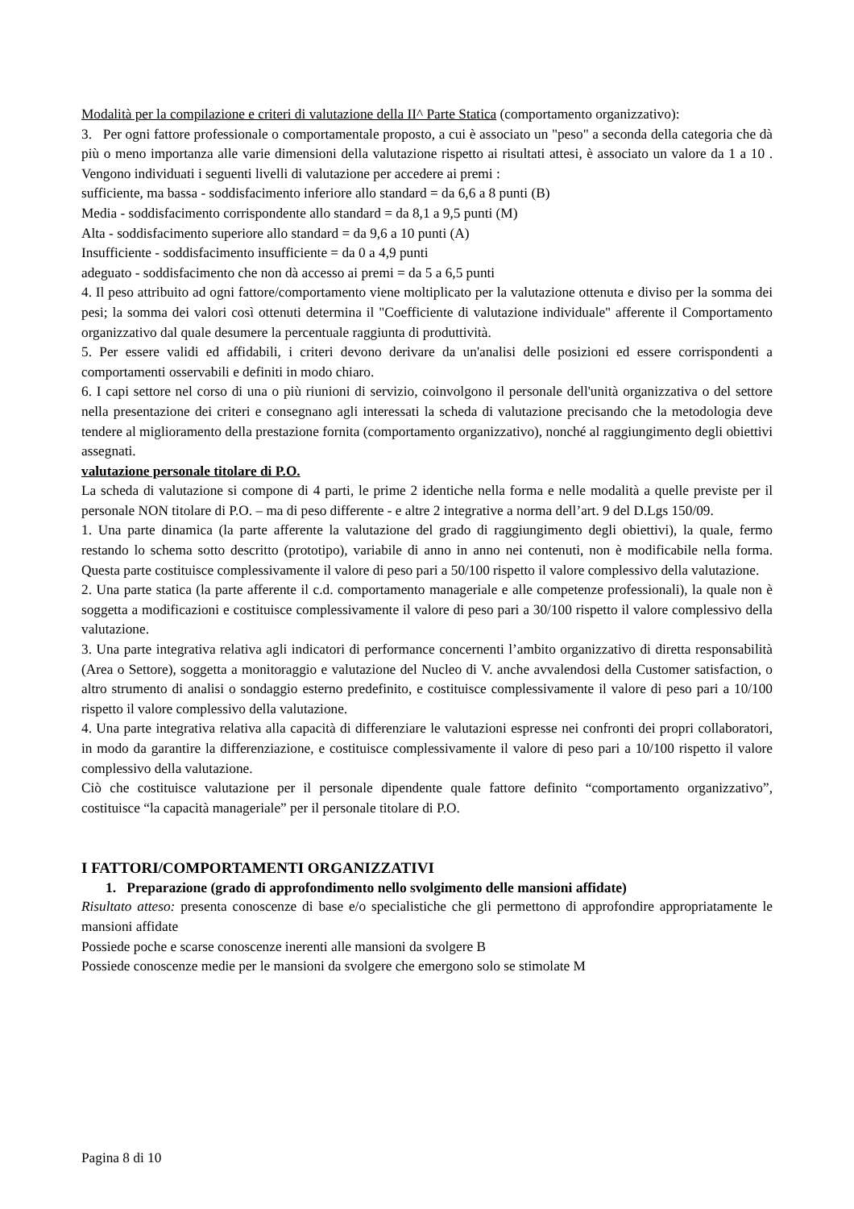Modalità per la compilazione e criteri di valutazione della II^ Parte Statica (comportamento organizzativo):
3. Per ogni fattore professionale o comportamentale proposto, a cui è associato un "peso" a seconda della categoria che dà più o meno importanza alle varie dimensioni della valutazione rispetto ai risultati attesi, è associato un valore da 1 a 10 . Vengono individuati i seguenti livelli di valutazione per accedere ai premi :
sufficiente, ma bassa - soddisfacimento inferiore allo standard = da 6,6 a 8 punti (B)
Media - soddisfacimento corrispondente allo standard = da 8,1 a 9,5 punti (M)
Alta - soddisfacimento superiore allo standard = da 9,6 a 10 punti (A)
Insufficiente - soddisfacimento insufficiente = da 0 a 4,9 punti
adeguato - soddisfacimento che non dà accesso ai premi = da 5 a 6,5 punti
4. Il peso attribuito ad ogni fattore/comportamento viene moltiplicato per la valutazione ottenuta e diviso per la somma dei pesi; la somma dei valori così ottenuti determina il "Coefficiente di valutazione individuale" afferente il Comportamento organizzativo dal quale desumere la percentuale raggiunta di produttività.
5. Per essere validi ed affidabili, i criteri devono derivare da un'analisi delle posizioni ed essere corrispondenti a comportamenti osservabili e definiti in modo chiaro.
6. I capi settore nel corso di una o più riunioni di servizio, coinvolgono il personale dell'unità organizzativa o del settore nella presentazione dei criteri e consegnano agli interessati la scheda di valutazione precisando che la metodologia deve tendere al miglioramento della prestazione fornita (comportamento organizzativo), nonché al raggiungimento degli obiettivi assegnati.
valutazione personale titolare di P.O.
La scheda di valutazione si compone di 4 parti, le prime 2 identiche nella forma e nelle modalità a quelle previste per il personale NON titolare di P.O. – ma di peso differente - e altre 2 integrative a norma dell’art. 9 del D.Lgs 150/09.
1. Una parte dinamica (la parte afferente la valutazione del grado di raggiungimento degli obiettivi), la quale, fermo restando lo schema sotto descritto (prototipo), variabile di anno in anno nei contenuti, non è modificabile nella forma. Questa parte costituisce complessivamente il valore di peso pari a 50/100 rispetto il valore complessivo della valutazione.
2. Una parte statica (la parte afferente il c.d. comportamento manageriale e alle competenze professionali), la quale non è soggetta a modificazioni e costituisce complessivamente il valore di peso pari a 30/100 rispetto il valore complessivo della valutazione.
3. Una parte integrativa relativa agli indicatori di performance concernenti l’ambito organizzativo di diretta responsabilità (Area o Settore), soggetta a monitoraggio e valutazione del Nucleo di V. anche avvalendosi della Customer satisfaction, o altro strumento di analisi o sondaggio esterno predefinito, e costituisce complessivamente il valore di peso pari a 10/100 rispetto il valore complessivo della valutazione.
4. Una parte integrativa relativa alla capacità di differenziare le valutazioni espresse nei confronti dei propri collaboratori, in modo da garantire la differenziazione, e costituisce complessivamente il valore di peso pari a 10/100 rispetto il valore complessivo della valutazione.
Ciò che costituisce valutazione per il personale dipendente quale fattore definito “comportamento organizzativo”, costituisce “la capacità manageriale” per il personale titolare di P.O.
I FATTORI/COMPORTAMENTI ORGANIZZATIVI
1. Preparazione (grado di approfondimento nello svolgimento delle mansioni affidate)
Risultato atteso: presenta conoscenze di base e/o specialistiche che gli permettono di approfondire appropriatamente le mansioni affidate
Possiede poche e scarse conoscenze inerenti alle mansioni da svolgere B
Possiede conoscenze medie per le mansioni da svolgere che emergono solo se stimolate M
Pagina 8 di 10